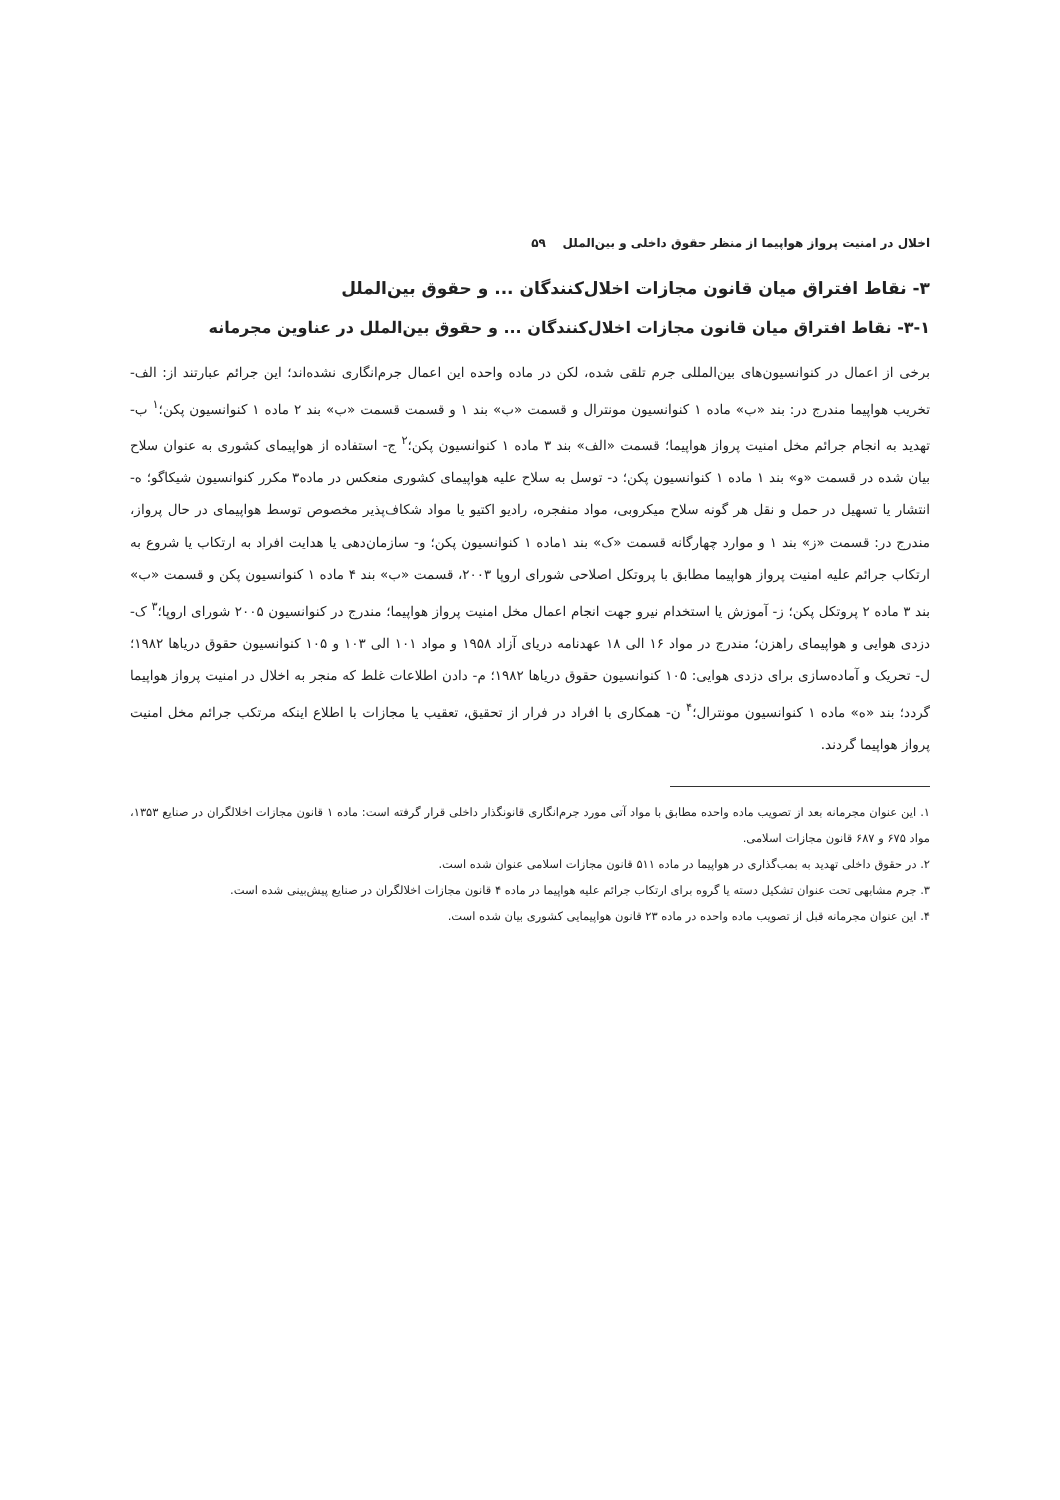اخلال در امنیت پرواز هواپیما از منظر حقوق داخلی و بین‌الملل ۵۹
۳- نقاط افتراق میان قانون مجازات اخلال‌کنندگان ... و حقوق بین‌الملل
۳-۱- نقاط افتراق میان قانون مجازات اخلال‌کنندگان ... و حقوق بین‌الملل در عناوین مجرمانه
برخی از اعمال در کنوانسیون‌های بین‌المللی جرم تلقی شده، لکن در ماده واحده این اعمال جرم‌انگاری نشده‌اند؛ این جرائم عبارتند از: الف- تخریب هواپیما مندرج در: بند «ب» ماده ۱ کنوانسیون مونترال و قسمت «ب» بند ۱ و قسمت قسمت «ب» بند ۲ ماده ۱ کنوانسیون پکن؛<sup>۱</sup> ب- تهدید به انجام جرائم مخل امنیت پرواز هواپیما؛ قسمت «الف» بند ۳ ماده ۱ کنوانسیون پکن؛<sup>۲</sup> ج- استفاده از هواپیمای کشوری به عنوان سلاح بیان شده در قسمت «و» بند ۱ ماده ۱ کنوانسیون پکن؛ د- توسل به سلاح علیه هواپیمای کشوری منعکس در ماده۳ مکرر کنوانسیون شیکاگو؛ ه- انتشار یا تسهیل در حمل و نقل هر گونه سلاح میکروبی، مواد منفجره، رادیو اکتیو یا مواد شکاف‌پذیر مخصوص توسط هواپیمای در حال پرواز، مندرج در: قسمت «ز» بند ۱ و موارد چهارگانه قسمت «ک» بند ۱ماده ۱ کنوانسیون پکن؛ و- سازمان‌دهی یا هدایت افراد به ارتکاب یا شروع به ارتکاب جرائم علیه امنیت پرواز هواپیما مطابق با پروتکل اصلاحی شورای اروپا ۲۰۰۳، قسمت «ب» بند ۴ ماده ۱ کنوانسیون پکن و قسمت «ب» بند ۳ ماده ۲ پروتکل پکن؛ ز- آموزش یا استخدام نیرو جهت انجام اعمال مخل امنیت پرواز هواپیما؛ مندرج در کنوانسیون ۲۰۰۵ شورای اروپا؛<sup>۳</sup> ک- دزدی هوایی و هواپیمای راهزن؛ مندرج در مواد ۱۶ الی ۱۸ عهدنامه دریای آزاد ۱۹۵۸ و مواد ۱۰۱ الی ۱۰۳ و ۱۰۵ کنوانسیون حقوق دریاها ۱۹۸۲؛ ل- تحریک و آماده‌سازی برای دزدی هوایی: ۱۰۵ کنوانسیون حقوق دریاها ۱۹۸۲؛ م- دادن اطلاعات غلط که منجر به اخلال در امنیت پرواز هواپیما گردد؛ بند «ه» ماده ۱ کنوانسیون مونترال؛<sup>۴</sup> ن- همکاری با افراد در فرار از تحقیق، تعقیب یا مجازات با اطلاع اینکه مرتکب جرائم مخل امنیت پرواز هواپیما گردند.
۱. این عنوان مجرمانه بعد از تصویب ماده واحده مطابق با مواد آتی مورد جرم‌انگاری قانونگذار داخلی قرار گرفته است: ماده ۱ قانون مجازات اخلالگران در صنایع ۱۳۵۳، مواد ۶۷۵ و ۶۸۷ قانون مجازات اسلامی.
۲. در حقوق داخلی تهدید به بمب‌گذاری در هواپیما در ماده ۵۱۱ قانون مجازات اسلامی عنوان شده است.
۳. جرم مشابهی تحت عنوان تشکیل دسته یا گروه برای ارتکاب جرائم علیه هواپیما در ماده ۴ قانون مجازات اخلالگران در صنایع پیش‌بینی شده است.
۴. این عنوان مجرمانه قبل از تصویب ماده واحده در ماده ۲۳ قانون هواپیمایی کشوری بیان شده است.